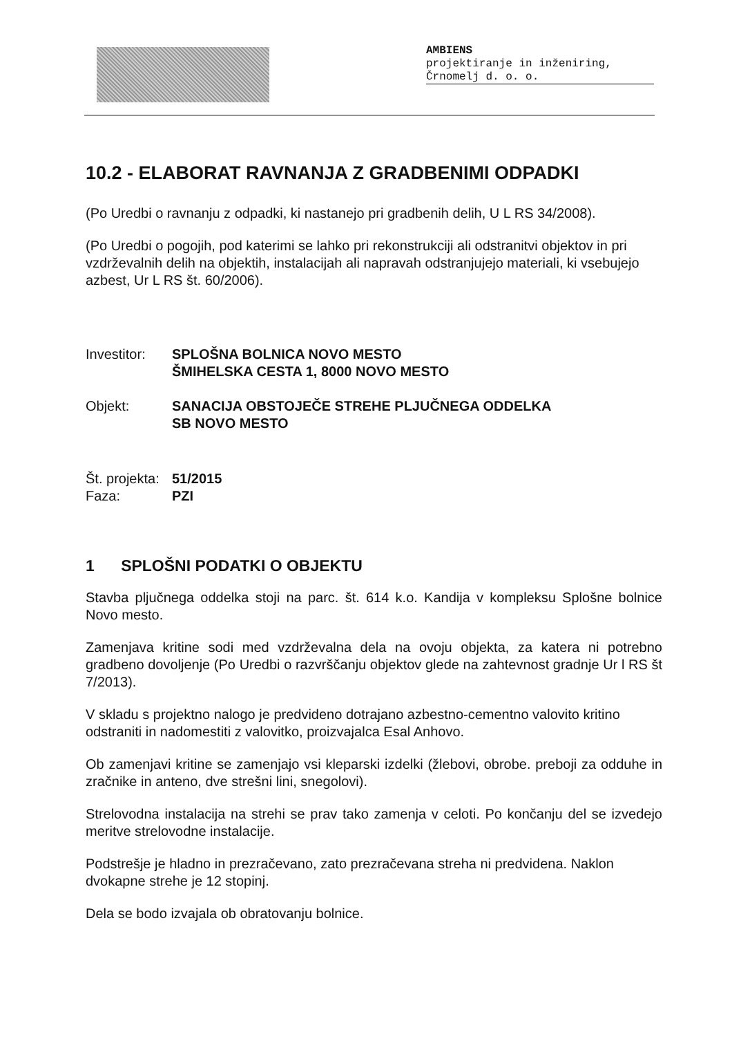AMBIENS
projektiranje in inženiring,
Črnomelj d. o. o.
10.2 - ELABORAT RAVNANJA Z GRADBENIMI ODPADKI
(Po Uredbi o ravnanju z odpadki, ki nastanejo pri gradbenih delih, U L RS 34/2008).
(Po Uredbi o pogojih, pod katerimi se lahko pri rekonstrukciji ali odstranitvi objektov in pri vzdrževalnih delih na objektih, instalacijah ali napravah odstranjujejo materiali, ki vsebujejo azbest, Ur L RS št. 60/2006).
Investitor:
SPLOŠNA BOLNICA NOVO MESTO
ŠMIHELSKA CESTA 1, 8000 NOVO MESTO
Objekt: SANACIJA OBSTOJEČE STREHE PLJUČNEGA ODDELKA
SB NOVO MESTO
Št. projekta:
51/2015
Faza: PZI
1 SPLOŠNI PODATKI O OBJEKTU
Stavba pljučnega oddelka stoji na parc. št. 614 k.o. Kandija v kompleksu Splošne bolnice Novo mesto.
Zamenjava kritine sodi med vzdrževalna dela na ovoju objekta, za katera ni potrebno gradbeno dovoljenje (Po Uredbi o razvrščanju objektov glede na zahtevnost gradnje Ur l RS št 7/2013).
V skladu s projektno nalogo je predvideno dotrajano azbestno-cementno valovito kritino odstraniti in nadomestiti z valovitko, proizvajalca Esal Anhovo.
Ob zamenjavi kritine se zamenjajo vsi kleparski izdelki (žlebovi, obrobe. preboji za odduhe in zračnike in anteno, dve strešni lini, snegolovi).
Strelovodna instalacija na strehi se prav tako zamenja v celoti. Po končanju del se izvedejo meritve strelovodne instalacije.
Podstrešje je hladno in prezračevano, zato prezračevana streha ni predvidena. Naklon dvokapne strehe je 12 stopinj.
Dela se bodo izvajala ob obratovanju bolnice.